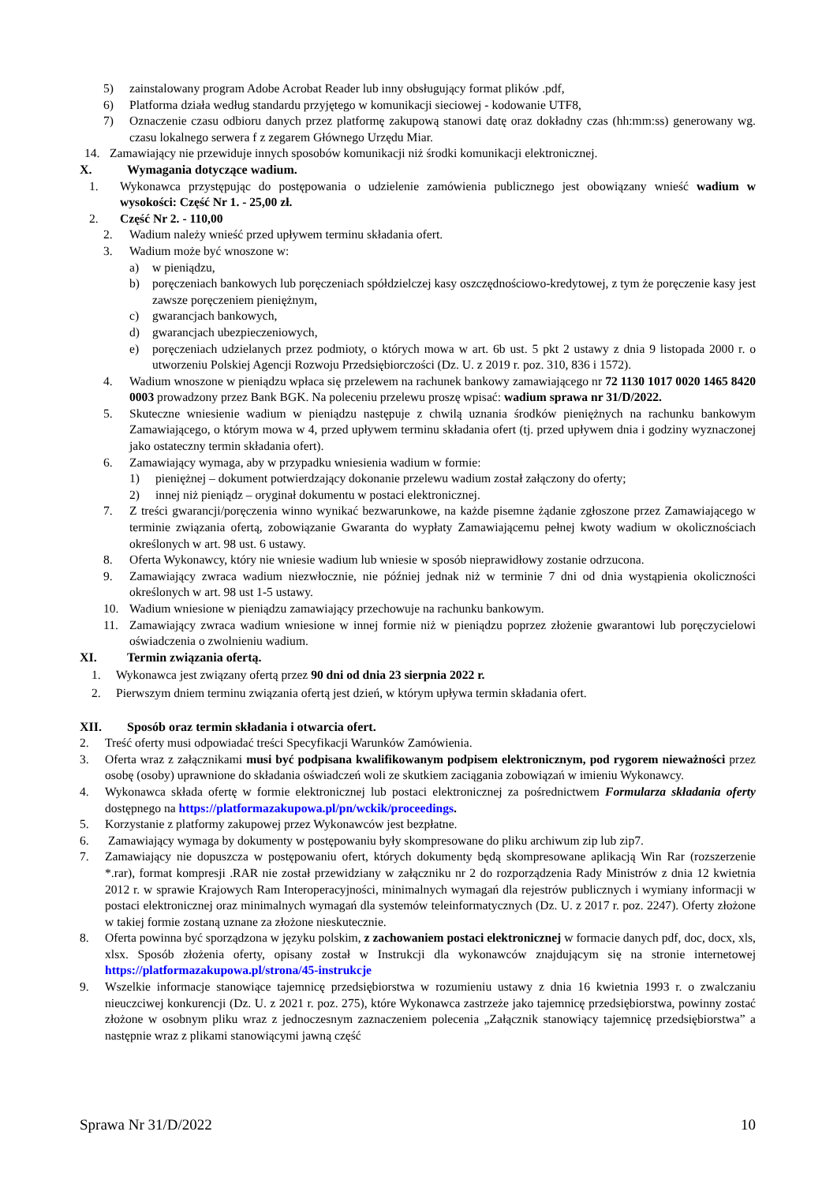5) zainstalowany program Adobe Acrobat Reader lub inny obsługujący format plików .pdf,
6) Platforma działa według standardu przyjętego w komunikacji sieciowej - kodowanie UTF8,
7) Oznaczenie czasu odbioru danych przez platformę zakupową stanowi datę oraz dokładny czas (hh:mm:ss) generowany wg. czasu lokalnego serwera f z zegarem Głównego Urzędu Miar.
14. Zamawiający nie przewiduje innych sposobów komunikacji niż środki komunikacji elektronicznej.
X. Wymagania dotyczące wadium.
1. Wykonawca przystępując do postępowania o udzielenie zamówienia publicznego jest obowiązany wnieść wadium w wysokości: Część Nr 1. - 25,00 zł.
2. Część Nr 2. - 110,00
2. Wadium należy wnieść przed upływem terminu składania ofert.
3. Wadium może być wnoszone w:
a) w pieniądzu,
b) poręczeniach bankowych lub poręczeniach spółdzielczej kasy oszczędnościowo-kredytowej, z tym że poręczenie kasy jest zawsze poręczeniem pieniężnym,
c) gwarancjach bankowych,
d) gwarancjach ubezpieczeniowych,
e) poręczeniach udzielanych przez podmioty, o których mowa w art. 6b ust. 5 pkt 2 ustawy z dnia 9 listopada 2000 r. o utworzeniu Polskiej Agencji Rozwoju Przedsiębiorczości (Dz. U. z 2019 r. poz. 310, 836 i 1572).
4. Wadium wnoszone w pieniądzu wpłaca się przelewem na rachunek bankowy zamawiającego nr 72 1130 1017 0020 1465 8420 0003 prowadzony przez Bank BGK. Na poleceniu przelewu proszę wpisać: wadium sprawa nr 31/D/2022.
5. Skuteczne wniesienie wadium w pieniądzu następuje z chwilą uznania środków pieniężnych na rachunku bankowym Zamawiającego, o którym mowa w 4, przed upływem terminu składania ofert (tj. przed upływem dnia i godziny wyznaczonej jako ostateczny termin składania ofert).
6. Zamawiający wymaga, aby w przypadku wniesienia wadium w formie:
1) pieniężnej – dokument potwierdzający dokonanie przelewu wadium został załączony do oferty;
2) innej niż pieniądz – oryginał dokumentu w postaci elektronicznej.
7. Z treści gwarancji/poręczenia winno wynikać bezwarunkowe, na każde pisemne żądanie zgłoszone przez Zamawiającego w terminie związania ofertą, zobowiązanie Gwaranta do wypłaty Zamawiającemu pełnej kwoty wadium w okolicznościach określonych w art. 98 ust. 6 ustawy.
8. Oferta Wykonawcy, który nie wniesie wadium lub wniesie w sposób nieprawidłowy zostanie odrzucona.
9. Zamawiający zwraca wadium niezwłocznie, nie później jednak niż w terminie 7 dni od dnia wystąpienia okoliczności określonych w art. 98 ust 1-5 ustawy.
10. Wadium wniesione w pieniądzu zamawiający przechowuje na rachunku bankowym.
11. Zamawiający zwraca wadium wniesione w innej formie niż w pieniądzu poprzez złożenie gwarantowi lub poręczycielowi oświadczenia o zwolnieniu wadium.
XI. Termin związania ofertą.
1. Wykonawca jest związany ofertą przez 90 dni od dnia 23 sierpnia 2022 r.
2. Pierwszym dniem terminu związania ofertą jest dzień, w którym upływa termin składania ofert.
XII. Sposób oraz termin składania i otwarcia ofert.
2. Treść oferty musi odpowiadać treści Specyfikacji Warunków Zamówienia.
3. Oferta wraz z załącznikami musi być podpisana kwalifikowanym podpisem elektronicznym, pod rygorem nieważności przez osobę (osoby) uprawnione do składania oświadczeń woli ze skutkiem zaciągania zobowiązań w imieniu Wykonawcy.
4. Wykonawca składa ofertę w formie elektronicznej lub postaci elektronicznej za pośrednictwem Formularza składania oferty dostępnego na https://platformazakupowa.pl/pn/wckik/proceedings.
5. Korzystanie z platformy zakupowej przez Wykonawców jest bezpłatne.
6. Zamawiający wymaga by dokumenty w postępowaniu były skompresowane do pliku archiwum zip lub zip7.
7. Zamawiający nie dopuszcza w postępowaniu ofert, których dokumenty będą skompresowane aplikacją Win Rar (rozszerzenie *.rar), format kompresji .RAR nie został przewidziany w załączniku nr 2 do rozporządzenia Rady Ministrów z dnia 12 kwietnia 2012 r. w sprawie Krajowych Ram Interoperacyjności, minimalnych wymagań dla rejestrów publicznych i wymiany informacji w postaci elektronicznej oraz minimalnych wymagań dla systemów teleinformatycznych (Dz. U. z 2017 r. poz. 2247). Oferty złożone w takiej formie zostaną uznane za złożone nieskutecznie.
8. Oferta powinna być sporządzona w języku polskim, z zachowaniem postaci elektronicznej w formacie danych pdf, doc, docx, xls, xlsx. Sposób złożenia oferty, opisany został w Instrukcji dla wykonawców znajdującym się na stronie internetowej https://platformazakupowa.pl/strona/45-instrukcje
9. Wszelkie informacje stanowiące tajemnicę przedsiębiorstwa w rozumieniu ustawy z dnia 16 kwietnia 1993 r. o zwalczaniu nieuczciwej konkurencji (Dz. U. z 2021 r. poz. 275), które Wykonawca zastrzeże jako tajemnicę przedsiębiorstwa, powinny zostać złożone w osobnym pliku wraz z jednoczesnym zaznaczeniem polecenia „Załącznik stanowiący tajemnicę przedsiębiorstwa” a następnie wraz z plikami stanowiącymi jawną część
Sprawa Nr 31/D/2022 10